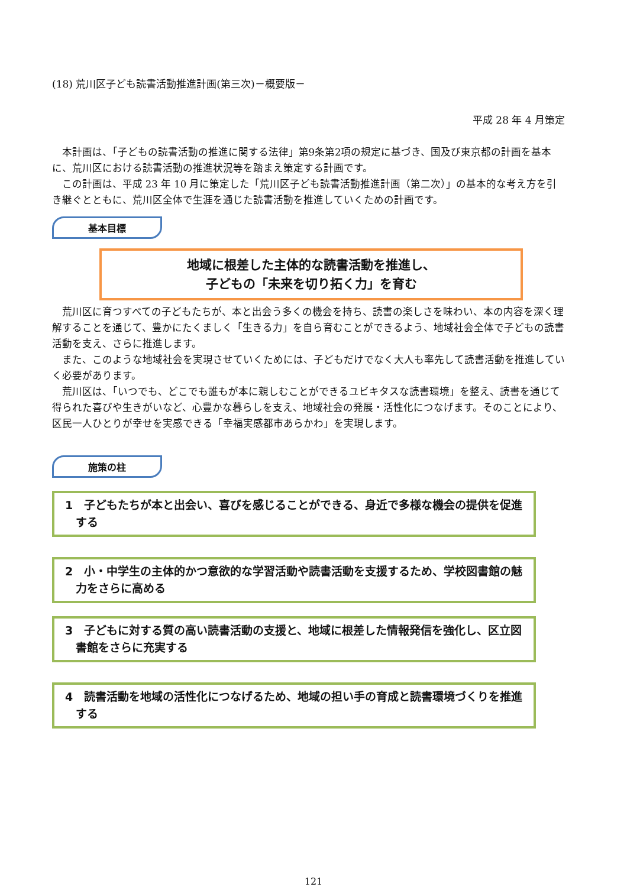(18) 荒川区子ども読書活動推進計画(第三次)－概要版－
平成 28 年 4 月策定
本計画は、「子どもの読書活動の推進に関する法律」第9条第2項の規定に基づき、国及び東京都の計画を基本に、荒川区における読書活動の推進状況等を踏まえ策定する計画です。
この計画は、平成 23 年 10 月に策定した「荒川区子ども読書活動推進計画（第二次）」の基本的な考え方を引き継ぐとともに、荒川区全体で生涯を通じた読書活動を推進していくための計画です。
基本目標
地域に根差した主体的な読書活動を推進し、
子どもの「未来を切り拓く力」を育む
荒川区に育つすべての子どもたちが、本と出会う多くの機会を持ち、読書の楽しさを味わい、本の内容を深く理解することを通じて、豊かにたくましく「生きる力」を自ら育むことができるよう、地域社会全体で子どもの読書活動を支え、さらに推進します。
また、このような地域社会を実現させていくためには、子どもだけでなく大人も率先して読書活動を推進していく必要があります。
荒川区は、「いつでも、どこでも誰もが本に親しむことができるユビキタスな読書環境」を整え、読書を通じて得られた喜びや生きがいなど、心豊かな暮らしを支え、地域社会の発展・活性化につなげます。そのことにより、区民一人ひとりが幸せを実感できる「幸福実感都市あらかわ」を実現します。
施策の柱
1　子どもたちが本と出会い、喜びを感じることができる、身近で多様な機会の提供を促進する
2　小・中学生の主体的かつ意欲的な学習活動や読書活動を支援するため、学校図書館の魅力をさらに高める
3　子どもに対する質の高い読書活動の支援と、地域に根差した情報発信を強化し、区立図書館をさらに充実する
4　読書活動を地域の活性化につなげるため、地域の担い手の育成と読書環境づくりを推進する
121